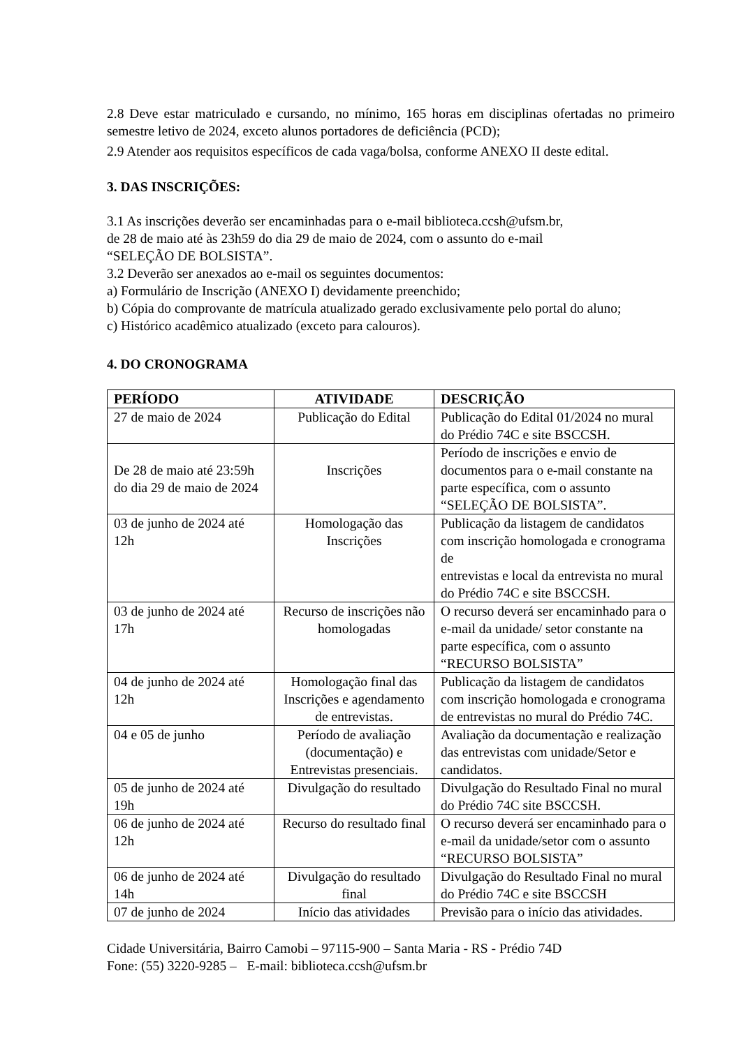2.8 Deve estar matriculado e cursando, no mínimo, 165 horas em disciplinas ofertadas no primeiro semestre letivo de 2024, exceto alunos portadores de deficiência (PCD);
2.9 Atender aos requisitos específicos de cada vaga/bolsa, conforme ANEXO II deste edital.
3. DAS INSCRIÇÕES:
3.1 As inscrições deverão ser encaminhadas para o e-mail biblioteca.ccsh@ufsm.br,
de 28 de maio até às 23h59 do dia 29 de maio de 2024, com o assunto do e-mail
“SELEÇÃO DE BOLSISTA”.
3.2 Deverão ser anexados ao e-mail os seguintes documentos:
a) Formulário de Inscrição (ANEXO I) devidamente preenchido;
b) Cópia do comprovante de matrícula atualizado gerado exclusivamente pelo portal do aluno;
c) Histórico acadêmico atualizado (exceto para calouros).
4. DO CRONOGRAMA
| PERÍODO | ATIVIDADE | DESCRIÇÃO |
| --- | --- | --- |
| 27 de maio de 2024 | Publicação do Edital | Publicação do Edital 01/2024 no mural do Prédio 74C e site BSCCSH. |
| De 28 de maio até 23:59h do dia 29 de maio de 2024 | Inscrições | Período de inscrições e envio de documentos para o e-mail constante na parte específica, com o assunto “SELEÇÃO DE BOLSISTA”. |
| 03 de junho de 2024 até 12h | Homologação das Inscrições | Publicação da listagem de candidatos com inscrição homologada e cronograma de entrevistas e local da entrevista no mural do Prédio 74C e site BSCCSH. |
| 03 de junho de 2024 até 17h | Recurso de inscrições não homologadas | O recurso deverá ser encaminhado para o e-mail da unidade/ setor constante na parte específica, com o assunto “RECURSO BOLSISTA” |
| 04 de junho de 2024 até 12h | Homologação final das Inscrições e agendamento de entrevistas. | Publicação da listagem de candidatos com inscrição homologada e cronograma de entrevistas no mural do Prédio 74C. |
| 04 e 05 de junho | Período de avaliação (documentação) e Entrevistas presenciais. | Avaliação da documentação e realização das entrevistas com unidade/Setor e candidatos. |
| 05 de junho de 2024 até 19h | Divulgação do resultado | Divulgação do Resultado Final no mural do Prédio 74C site BSCCSH. |
| 06 de junho de 2024 até 12h | Recurso do resultado final | O recurso deverá ser encaminhado para o e-mail da unidade/setor com o assunto “RECURSO BOLSISTA” |
| 06 de junho de 2024 até 14h | Divulgação do resultado final | Divulgação do Resultado Final no mural do Prédio 74C e site BSCCSH |
| 07 de junho de 2024 | Início das atividades | Previsão para o início das atividades. |
Cidade Universitária, Bairro Camobi – 97115-900 – Santa Maria - RS - Prédio 74D
Fone: (55) 3220-9285 – E-mail: biblioteca.ccsh@ufsm.br